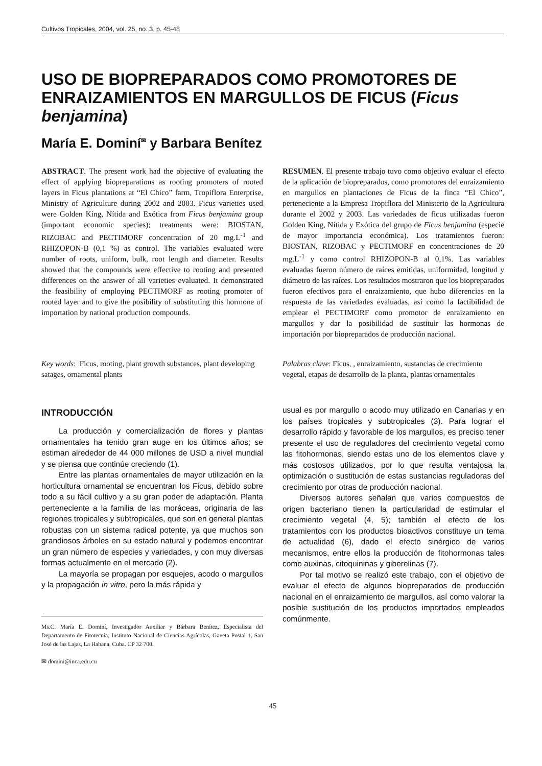Cultivos Tropicales, 2004, vol. 25, no. 3, p. 45-48
USO DE BIOPREPARADOS COMO PROMOTORES DE ENRAIZAMIENTOS EN MARGULLOS DE FICUS (Ficus benjamina)
María E. Dominí<sup>✉</sup> y Barbara Benítez
ABSTRACT. The present work had the objective of evaluating the effect of applying biopreparations as rooting promoters of rooted layers in Ficus plantations at “El Chico” farm, Tropiflora Enterprise, Ministry of Agriculture during 2002 and 2003. Ficus varieties used were Golden King, Nítida and Exótica from Ficus benjamina group (important economic species); treatments were: BIOSTAN, RIZOBAC and PECTIMORF concentration of 20 mg.L<sup>-1</sup> and RHIZOPON-B (0,1 %) as control. The variables evaluated were number of roots, uniform, bulk, root length and diameter. Results showed that the compounds were effective to rooting and presented differences on the answer of all varieties evaluated. It demonstrated the feasibility of employing PECTIMORF as rooting promoter of rooted layer and to give the posibility of substituting this hormone of importation by national production compounds.
Key words: Ficus, rooting, plant growth substances, plant developing satages, ornamental plants
INTRODUCCIÓN
La producción y comercialización de flores y plantas ornamentales ha tenido gran auge en los últimos años; se estiman alrededor de 44 000 millones de USD a nivel mundial y se piensa que continúe creciendo (1).
Entre las plantas ornamentales de mayor utilización en la horticultura ornamental se encuentran los Ficus, debido sobre todo a su fácil cultivo y a su gran poder de adaptación. Planta perteneciente a la familia de las moráceas, originaria de las regiones tropicales y subtropicales, que son en general plantas robustas con un sistema radical potente, ya que muchos son grandiosos árboles en su estado natural y podemos encontrar un gran número de especies y variedades, y con muy diversas formas actualmente en el mercado (2).
La mayoría se propagan por esquejes, acodo o margullos y la propagación in vitro, pero la más rápida y
Ms.C. María E. Dominí, Investigador Auxiliar y Bárbara Benítez, Especialista del Departamento de Fitotecnia, Instituto Nacional de Ciencias Agrícolas, Gaveta Postal 1, San José de las Lajas, La Habana, Cuba. CP 32 700.
✉ domini@inca.edu.cu
RESUMEN. El presente trabajo tuvo como objetivo evaluar el efecto de la aplicación de biopreparados, como promotores del enraizamiento en margullos en plantaciones de Ficus de la finca “El Chico”, perteneciente a la Empresa Tropiflora del Ministerio de la Agricultura durante el 2002 y 2003. Las variedades de ficus utilizadas fueron Golden King, Nítida y Exótica del grupo de Ficus benjamina (especie de mayor importancia económica). Los tratamientos fueron: BIOSTAN, RIZOBAC y PECTIMORF en concentraciones de 20 mg.L<sup>-1</sup> y como control RHIZOPON-B al 0,1%. Las variables evaluadas fueron número de raíces emitidas, uniformidad, longitud y diámetro de las raíces. Los resultados mostraron que los biopreparados fueron efectivos para el enraizamiento, que hubo diferencias en la respuesta de las variedades evaluadas, así como la factibilidad de emplear el PECTIMORF como promotor de enraizamiento en margullos y dar la posibilidad de sustituir las hormonas de importación por biopreparados de producción nacional.
Palabras clave: Ficus, , enraizamiento, sustancias de crecimiento vegetal, etapas de desarrollo de la planta, plantas ornamentales
usual es por margullo o acodo muy utilizado en Canarias y en los países tropicales y subtropicales (3). Para lograr el desarrollo rápido y favorable de los margullos, es preciso tener presente el uso de reguladores del crecimiento vegetal como las fitohormonas, siendo estas uno de los elementos clave y más costosos utilizados, por lo que resulta ventajosa la optimización o sustitución de estas sustancias reguladoras del crecimiento por otras de producción nacional.
Diversos autores señalan que varios compuestos de origen bacteriano tienen la particularidad de estimular el crecimiento vegetal (4, 5); también el efecto de los tratamientos con los productos bioactivos constituye un tema de actualidad (6), dado el efecto sinérgico de varios mecanismos, entre ellos la producción de fitohormonas tales como auxinas, citoquininas y giberelinas (7).
Por tal motivo se realizó este trabajo, con el objetivo de evaluar el efecto de algunos biopreparados de producción nacional en el enraizamiento de margullos, así como valorar la posible sustitución de los productos importados empleados comúnmente.
45